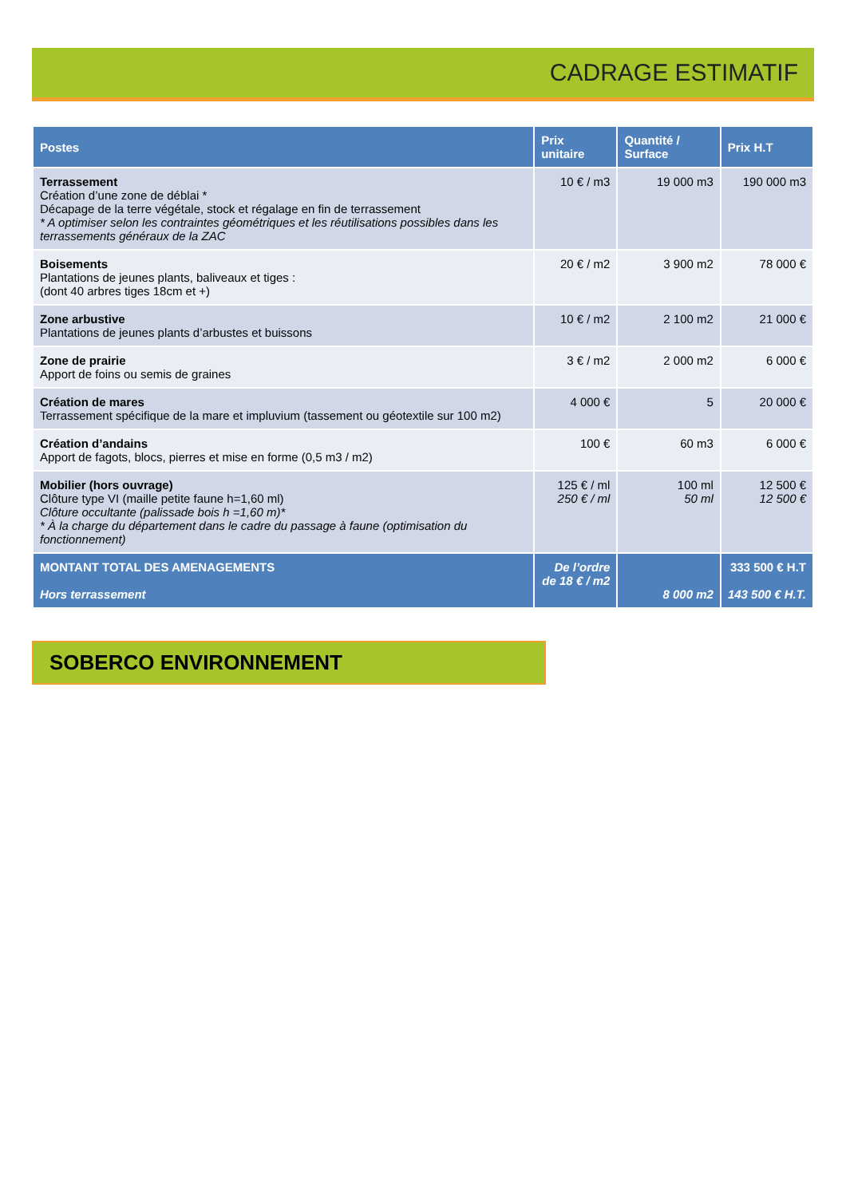CADRAGE ESTIMATIF
| Postes | Prix unitaire | Quantité / Surface | Prix H.T |
| --- | --- | --- | --- |
| Terrassement Création d’une zone de déblai * Décapage de la terre végétale, stock et régalage en fin de terrassement * A optimiser selon les contraintes géométriques et les réutilisations possibles dans les terrassements généraux de la ZAC | 10 € / m3 | 19 000 m3 | 190 000 m3 |
| Boisements Plantations de jeunes plants, baliveaux et tiges : (dont 40 arbres tiges 18cm et +) | 20 € / m2 | 3 900 m2 | 78 000 € |
| Zone arbustive Plantations de jeunes plants d’arbustes et buissons | 10 € / m2 | 2 100 m2 | 21 000 € |
| Zone de prairie Apport de foins ou semis de graines | 3 € / m2 | 2 000 m2 | 6 000 € |
| Création de mares Terrassement spécifique de la mare et impluvium (tassement ou géotextile sur 100 m2) | 4 000 € | 5 | 20 000 € |
| Création d’andains Apport de fagots, blocs, pierres et mise en forme (0,5 m3 / m2) | 100 € | 60 m3 | 6 000 € |
| Mobilier (hors ouvrage) Clôture type VI (maille petite faune h=1,60 ml) Clôture occultante (palissade bois h =1,60 m)* * À la charge du département dans le cadre du passage à faune (optimisation du fonctionnement) | 125 € / ml 250 € / ml | 100 ml 50 ml | 12 500 € 12 500 € |
| MONTANT TOTAL DES AMENAGEMENTS Hors terrassement | De l’ordre de 18 € / m2 | 8 000 m2 | 333 500 € H.T 143 500 € H.T. |
SOBERCO ENVIRONNEMENT